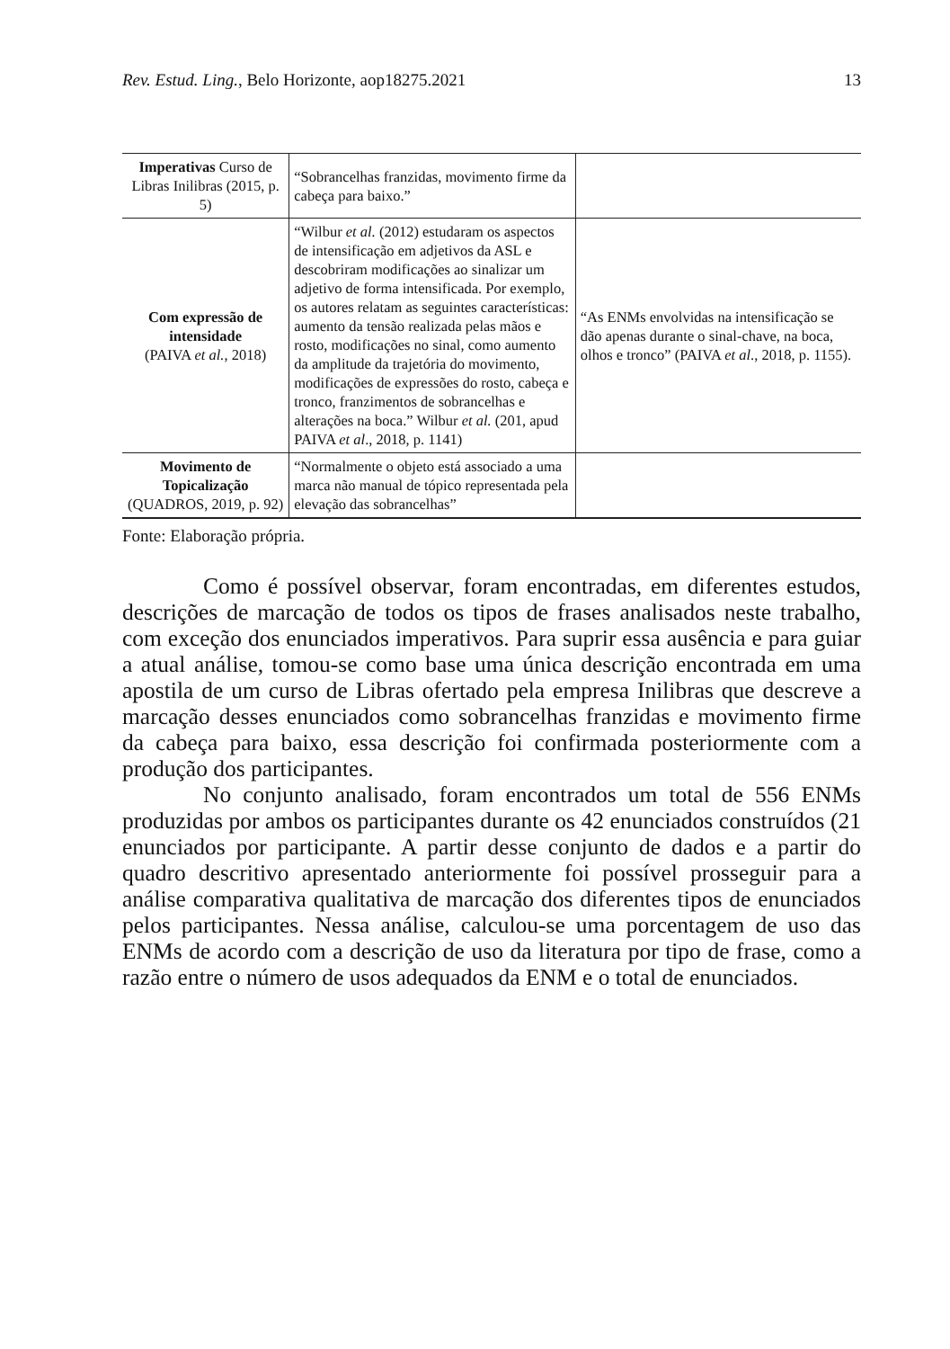Rev. Estud. Ling., Belo Horizonte, aop18275.2021 13
| Imperativas Curso de Libras Inilibras (2015, p. 5) | “Sobrancelhas franzidas, movimento firme da cabeça para baixo.” | |
| Com expressão de intensidade (PAIVA et al. , 2018) | “Wilbur et al. (2012) estudaram os aspectos de intensificação em adjetivos da ASL e descobriram modificações ao sinalizar um adjetivo de forma intensificada. Por exemplo, os autores relatam as seguintes características: aumento da tensão realizada pelas mãos e rosto, modificações no sinal, como aumento da amplitude da trajetória do movimento, modificações de expressões do rosto, cabeça e tronco, franzimentos de sobrancelhas e alterações na boca.” Wilbur et al. (201, apud PAIVA et al ., 2018, p. 1141) | “As ENMs envolvidas na intensificação se dão apenas durante o sinal-chave, na boca, olhos e tronco” (PAIVA et al ., 2018, p. 1155). |
| Movimento de Topicalização (QUADROS, 2019, p. 92) | “Normalmente o objeto está associado a uma marca não manual de tópico representada pela elevação das sobrancelhas” | |
Fonte: Elaboração própria.
Como é possível observar, foram encontradas, em diferentes estudos, descrições de marcação de todos os tipos de frases analisados neste trabalho, com exceção dos enunciados imperativos. Para suprir essa ausência e para guiar a atual análise, tomou-se como base uma única descrição encontrada em uma apostila de um curso de Libras ofertado pela empresa Inilibras que descreve a marcação desses enunciados como sobrancelhas franzidas e movimento firme da cabeça para baixo, essa descrição foi confirmada posteriormente com a produção dos participantes.
No conjunto analisado, foram encontrados um total de 556 ENMs produzidas por ambos os participantes durante os 42 enunciados construídos (21 enunciados por participante. A partir desse conjunto de dados e a partir do quadro descritivo apresentado anteriormente foi possível prosseguir para a análise comparativa qualitativa de marcação dos diferentes tipos de enunciados pelos participantes. Nessa análise, calculou-se uma porcentagem de uso das ENMs de acordo com a descrição de uso da literatura por tipo de frase, como a razão entre o número de usos adequados da ENM e o total de enunciados.